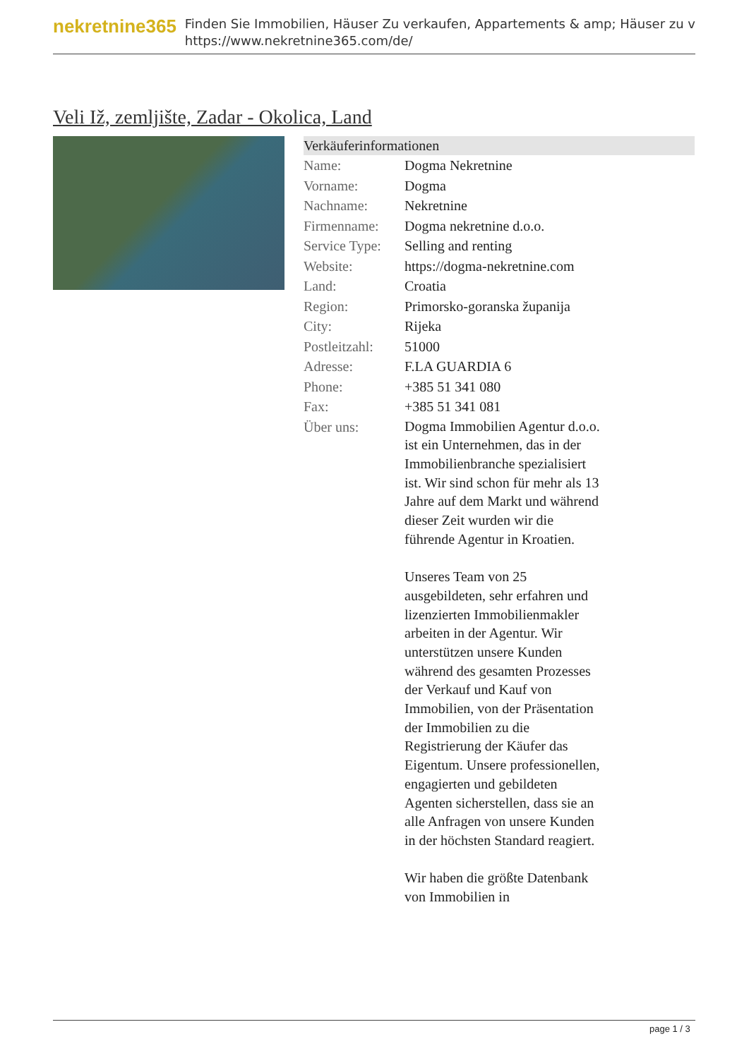nekretnine365
Finden Sie Immobilien, Häuser Zu verkaufen, Appartements & amp; Häuser zu v
https://www.nekretnine365.com/de/
Veli Iž, zemljište, Zadar - Okolica, Land
Verkäuferinformationen
| Name: | Dogma Nekretnine |
| Vorname: | Dogma |
| Nachname: | Nekretnine |
| Firmenname: | Dogma nekretnine d.o.o. |
| Service Type: | Selling and renting |
| Website: | https://dogma-nekretnine.com |
| Land: | Croatia |
| Region: | Primorsko-goranska županija |
| City: | Rijeka |
| Postleitzahl: | 51000 |
| Adresse: | F.LA GUARDIA 6 |
| Phone: | +385 51 341 080 |
| Fax: | +385 51 341 081 |
| Über uns: | Dogma Immobilien Agentur d.o.o. ist ein Unternehmen, das in der Immobilienbranche spezialisiert ist. Wir sind schon für mehr als 13 Jahre auf dem Markt und während dieser Zeit wurden wir die führende Agentur in Kroatien. Unseres Team von 25 ausgebildeten, sehr erfahren und lizenzierten Immobilienmakler arbeiten in der Agentur. Wir unterstützen unsere Kunden während des gesamten Prozesses der Verkauf und Kauf von Immobilien, von der Präsentation der Immobilien zu die Registrierung der Käufer das Eigentum. Unsere professionellen, engagierten und gebildeten Agenten sicherstellen, dass sie an alle Anfragen von unsere Kunden in der höchsten Standard reagiert. Wir haben die größte Datenbank von Immobilien in |
page 1 / 3